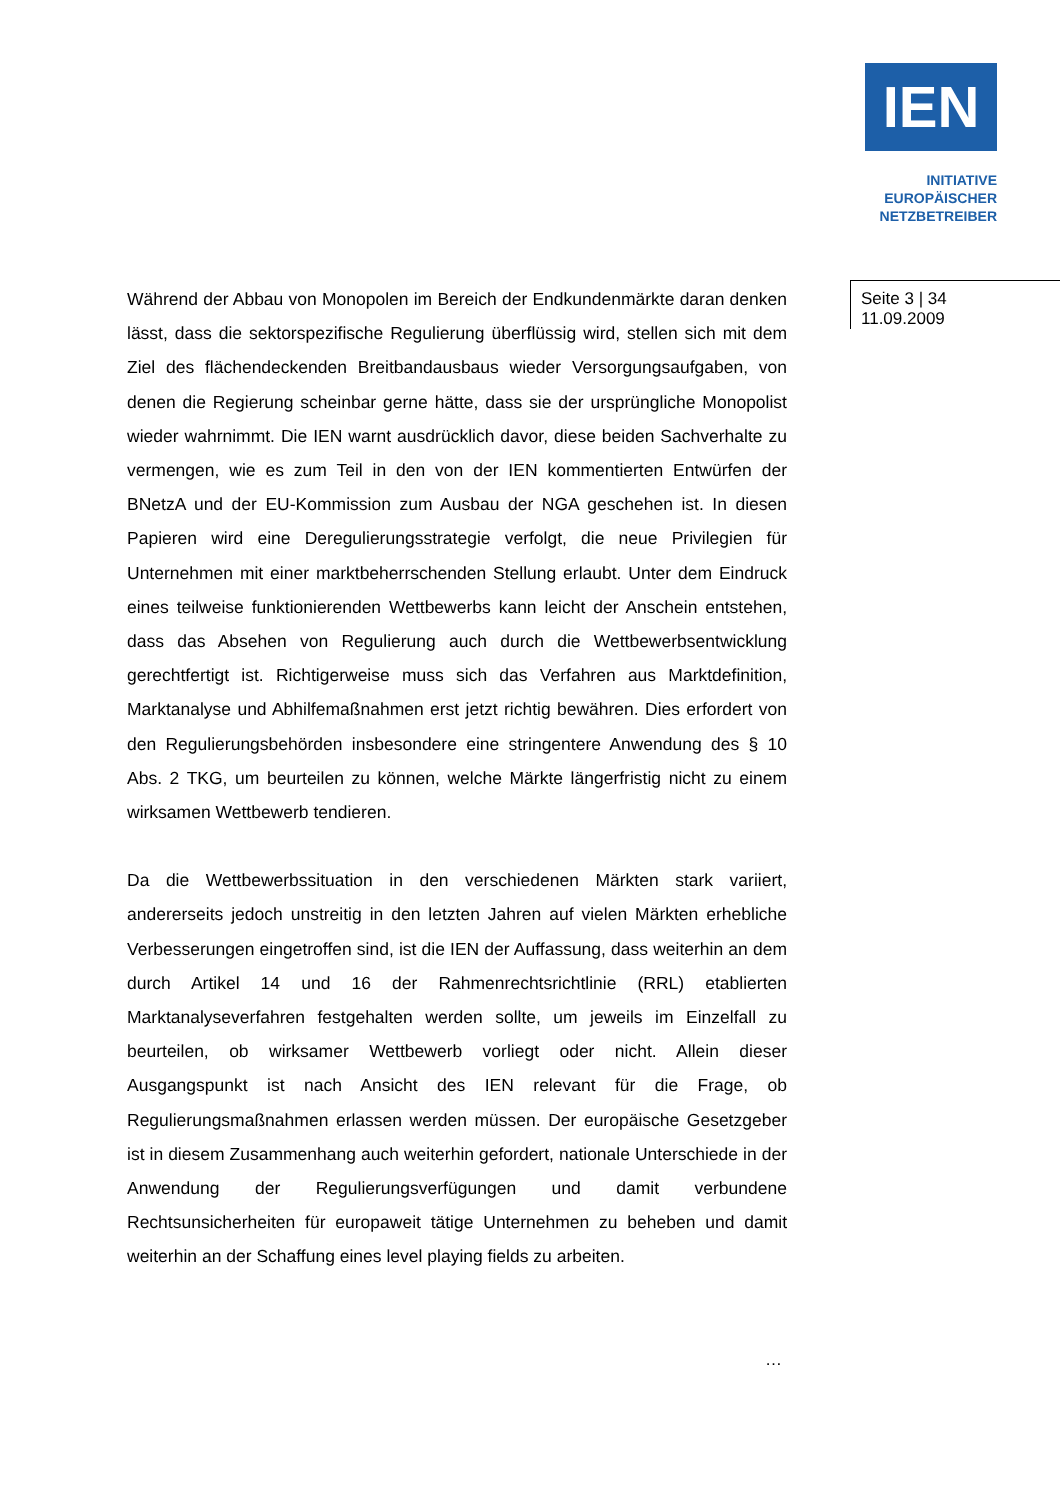IEN
INITIATIVE
EUROPÄISCHER
NETZBETREIBER
Seite 3 | 34
11.09.2009
Während der Abbau von Monopolen im Bereich der Endkundenmärkte daran denken lässt, dass die sektorspezifische Regulierung überflüssig wird, stellen sich mit dem Ziel des flächendeckenden Breitbandausbaus wieder Versorgungsaufgaben, von denen die Regierung scheinbar gerne hätte, dass sie der ursprüngliche Monopolist wieder wahrnimmt. Die IEN warnt ausdrücklich davor, diese beiden Sachverhalte zu vermengen, wie es zum Teil in den von der IEN kommentierten Entwürfen der BNetzA und der EU-Kommission zum Ausbau der NGA geschehen ist. In diesen Papieren wird eine Deregulierungsstrategie verfolgt, die neue Privilegien für Unternehmen mit einer marktbeherrschenden Stellung erlaubt. Unter dem Eindruck eines teilweise funktionierenden Wettbewerbs kann leicht der Anschein entstehen, dass das Absehen von Regulierung auch durch die Wettbewerbsentwicklung gerechtfertigt ist. Richtigerweise muss sich das Verfahren aus Marktdefinition, Marktanalyse und Abhilfemaßnahmen erst jetzt richtig bewähren. Dies erfordert von den Regulierungsbehörden insbesondere eine stringentere Anwendung des § 10 Abs. 2 TKG, um beurteilen zu können, welche Märkte längerfristig nicht zu einem wirksamen Wettbewerb tendieren.
Da die Wettbewerbssituation in den verschiedenen Märkten stark variiert, andererseits jedoch unstreitig in den letzten Jahren auf vielen Märkten erhebliche Verbesserungen eingetroffen sind, ist die IEN der Auffassung, dass weiterhin an dem durch Artikel 14 und 16 der Rahmenrechtsrichtlinie (RRL) etablierten Marktanalyseverfahren festgehalten werden sollte, um jeweils im Einzelfall zu beurteilen, ob wirksamer Wettbewerb vorliegt oder nicht. Allein dieser Ausgangspunkt ist nach Ansicht des IEN relevant für die Frage, ob Regulierungsmaßnahmen erlassen werden müssen. Der europäische Gesetzgeber ist in diesem Zusammenhang auch weiterhin gefordert, nationale Unterschiede in der Anwendung der Regulierungsverfügungen und damit verbundene Rechtsunsicherheiten für europaweit tätige Unternehmen zu beheben und damit weiterhin an der Schaffung eines level playing fields zu arbeiten.
…